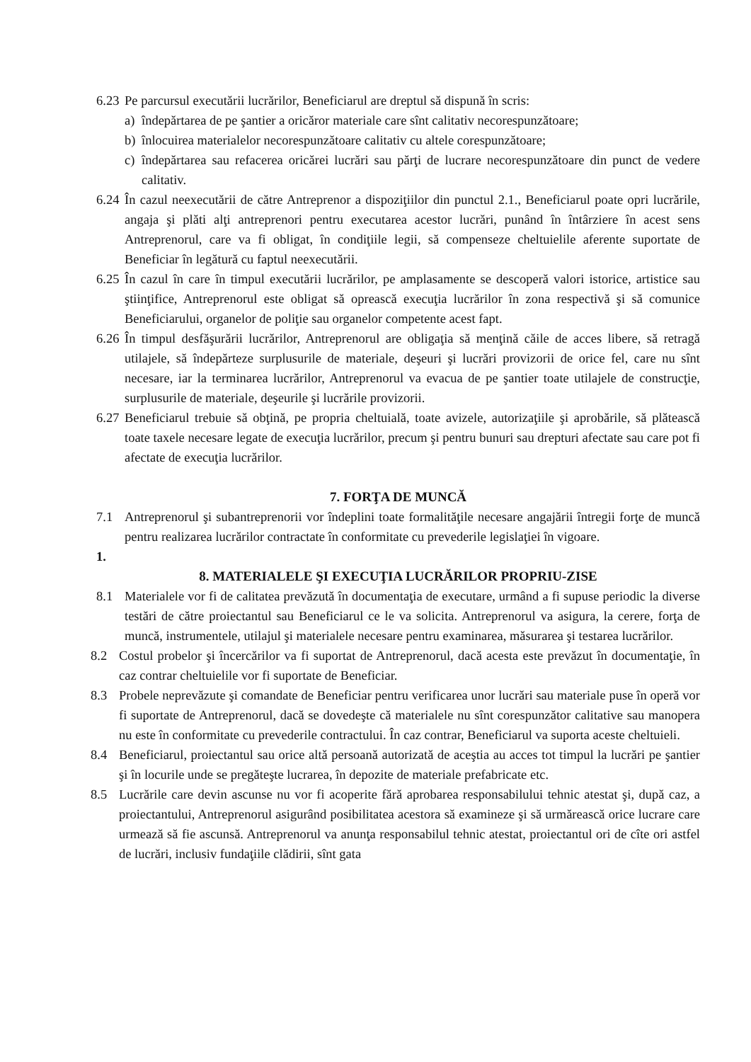6.23 Pe parcursul executării lucrărilor, Beneficiarul are dreptul să dispună în scris:
a) îndepărtarea de pe şantier a oricăror materiale care sînt calitativ necorespunzătoare;
b) înlocuirea materialelor necorespunzătoare calitativ cu altele corespunzătoare;
c) îndepărtarea sau refacerea oricărei lucrări sau părţi de lucrare necorespunzătoare din punct de vedere calitativ.
6.24 În cazul neexecutării de către Antreprenor a dispoziţiilor din punctul 2.1., Beneficiarul poate opri lucrările, angaja şi plăti alţi antreprenori pentru executarea acestor lucrări, punând în întârziere în acest sens Antreprenorul, care va fi obligat, în condiţiile legii, să compenseze cheltuielile aferente suportate de Beneficiar în legătură cu faptul neexecutării.
6.25 În cazul în care în timpul executării lucrărilor, pe amplasamente se descoperă valori istorice, artistice sau ştiinţifice, Antreprenorul este obligat să oprească execuţia lucrărilor în zona respectivă şi să comunice Beneficiarului, organelor de poliţie sau organelor competente acest fapt.
6.26 În timpul desfăşurării lucrărilor, Antreprenorul are obligaţia să menţină căile de acces libere, să retragă utilajele, să îndepărteze surplusurile de materiale, deşeuri şi lucrări provizorii de orice fel, care nu sînt necesare, iar la terminarea lucrărilor, Antreprenorul va evacua de pe şantier toate utilajele de construcţie, surplusurile de materiale, deşeurile şi lucrările provizorii.
6.27 Beneficiarul trebuie să obţină, pe propria cheltuială, toate avizele, autorizaţiile şi aprobările, să plătească toate taxele necesare legate de execuţia lucrărilor, precum şi pentru bunuri sau drepturi afectate sau care pot fi afectate de execuţia lucrărilor.
7. FORŢA DE MUNCĂ
7.1 Antreprenorul şi subantreprenorii vor îndeplini toate formalităţile necesare angajării întregii forţe de muncă pentru realizarea lucrărilor contractate în conformitate cu prevederile legislaţiei în vigoare.
1.
8. MATERIALELE ŞI EXECUŢIA LUCRĂRILOR PROPRIU-ZISE
8.1 Materialele vor fi de calitatea prevăzută în documentaţia de executare, urmând a fi supuse periodic la diverse testări de către proiectantul sau Beneficiarul ce le va solicita. Antreprenorul va asigura, la cerere, forţa de muncă, instrumentele, utilajul şi materialele necesare pentru examinarea, măsurarea şi testarea lucrărilor.
8.2 Costul probelor şi încercărilor va fi suportat de Antreprenorul, dacă acesta este prevăzut în documentaţie, în caz contrar cheltuielile vor fi suportate de Beneficiar.
8.3 Probele neprevăzute şi comandate de Beneficiar pentru verificarea unor lucrări sau materiale puse în operă vor fi suportate de Antreprenorul, dacă se dovedeşte că materialele nu sînt corespunzător calitative sau manopera nu este în conformitate cu prevederile contractului. În caz contrar, Beneficiarul va suporta aceste cheltuieli.
8.4 Beneficiarul, proiectantul sau orice altă persoană autorizată de aceştia au acces tot timpul la lucrări pe şantier şi în locurile unde se pregăteşte lucrarea, în depozite de materiale prefabricate etc.
8.5 Lucrările care devin ascunse nu vor fi acoperite fără aprobarea responsabilului tehnic atestat şi, după caz, a proiectantului, Antreprenorul asigurând posibilitatea acestora să examineze şi să urmărească orice lucrare care urmează să fie ascunsă. Antreprenorul va anunţa responsabilul tehnic atestat, proiectantul ori de cîte ori astfel de lucrări, inclusiv fundaţiile clădirii, sînt gata